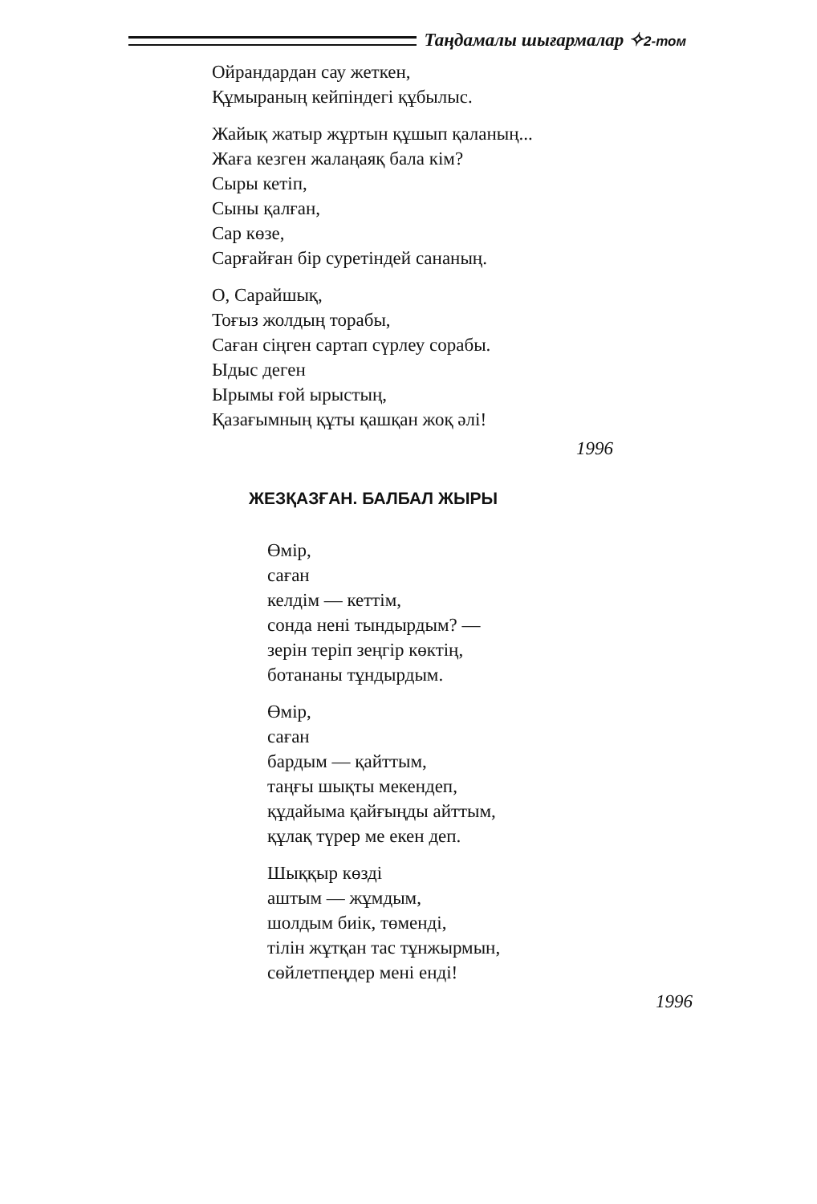Таңдамалы шығармалар ✧2-том
Ойрандардан сау жеткен,
Құмыраның кейпіндегі құбылыс.
Жайық жатыр жұртын құшып қаланың...
Жаға кезген жалаңаяқ бала кім?
Сыры кетіп,
Сыны қалған,
Сар көзе,
Сарғайған бір суретіндей сананың.
О, Сарайшық,
Тоғыз жолдың торабы,
Саған сіңген сартап сүрлеу сорабы.
Ыдыс деген
Ырымы ғой ырыстың,
Қазағымның құты қашқан жоқ әлі!
1996
ЖЕЗҚАЗҒАН. БАЛБАЛ ЖЫРЫ
Өмір,
саған
келдім — кеттім,
сонда нені тындырдым? —
зерін теріп зеңгір көктің,
ботананы тұндырдым.
Өмір,
саған
бардым — қайттым,
таңғы шықты мекендеп,
құдайыма қайғыңды айттым,
құлақ түрер ме екен деп.
Шыққыр көзді
аштым — жұмдым,
шолдым биік, төменді,
тілін жұтқан тас тұнжырмын,
сөйлетпеңдер мені енді!
1996